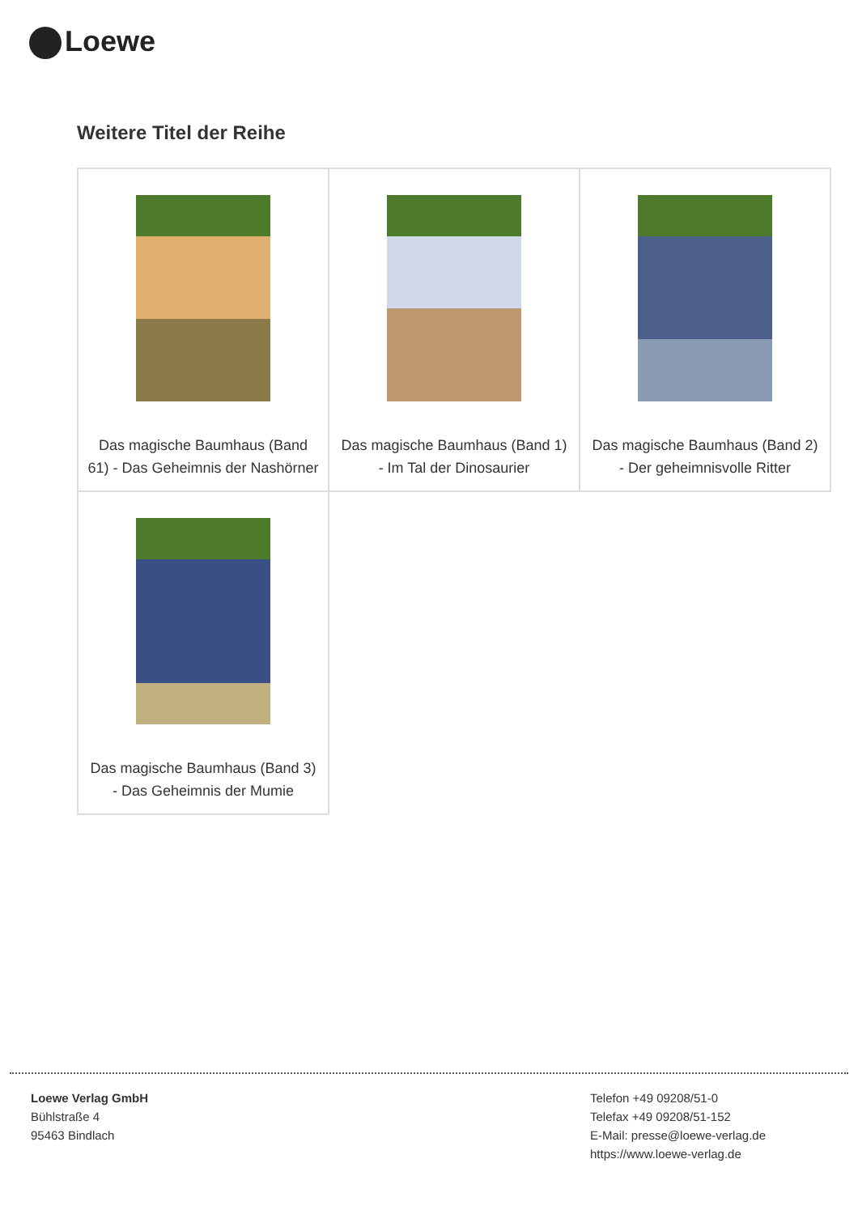Loewe
Weitere Titel der Reihe
| Das magische Baumhaus (Band 61) - Das Geheimnis der Nashörner | Das magische Baumhaus (Band 1) - Im Tal der Dinosaurier | Das magische Baumhaus (Band 2) - Der geheimnisvolle Ritter |
| Das magische Baumhaus (Band 3) - Das Geheimnis der Mumie | | |
Loewe Verlag GmbH
Bühlstraße 4
95463 Bindlach
Telefon +49 09208/51-0
Telefax +49 09208/51-152
E-Mail: presse@loewe-verlag.de
https://www.loewe-verlag.de